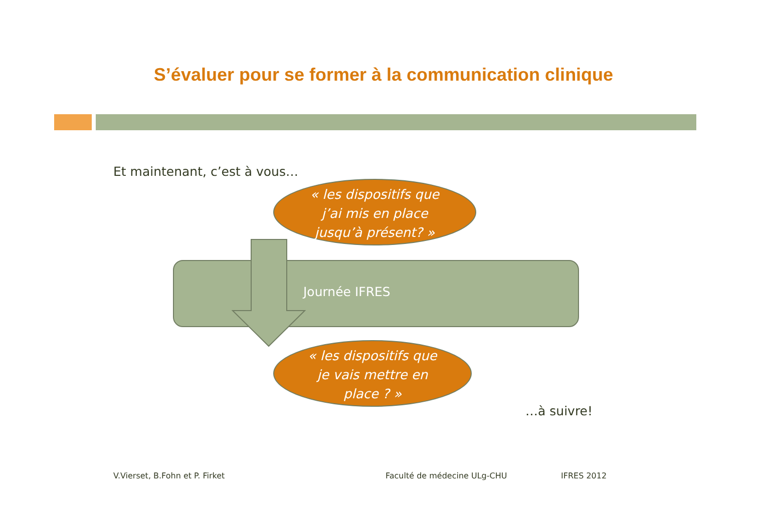S’évaluer pour se former à la communication clinique
Et maintenant, c’est à vous…
Journée IFRES
« les dispositifs que
j’ai mis en place
jusqu’à présent? »
« les dispositifs que
je vais mettre en
place ? »
…à suivre!
V.Vierset, B.Fohn et P. Firket Faculté de médecine ULg-CHU IFRES 2012